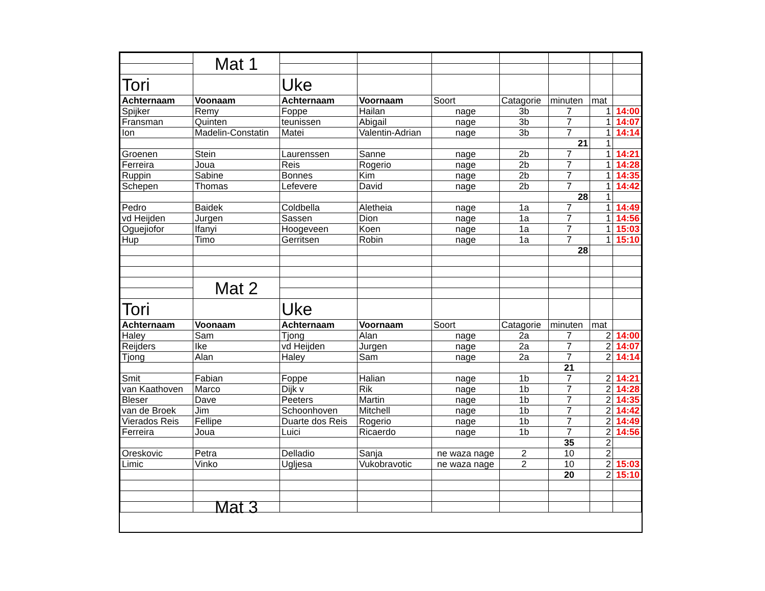| | Mat 1 | | | | | | | |
| Tori | | Uke | | | | | | |
| Achternaam | Voonaam | Achternaam | Voornaam | Soort | Catagorie | minuten | mat | |
| Spijker | Remy | Foppe | Hailan | nage | 3b | 7 | 1 | 14:00 |
| Fransman | Quinten | teunissen | Abigail | nage | 3b | 7 | 1 | 14:07 |
| Ion | Madelin-Constatin | Matei | Valentin-Adrian | nage | 3b | 7 | 1 | 14:14 |
| | | | | | | 21 | 1 | |
| Groenen | Stein | Laurenssen | Sanne | nage | 2b | 7 | 1 | 14:21 |
| Ferreira | Joua | Reis | Rogerio | nage | 2b | 7 | 1 | 14:28 |
| Ruppin | Sabine | Bonnes | Kim | nage | 2b | 7 | 1 | 14:35 |
| Schepen | Thomas | Lefevere | David | nage | 2b | 7 | 1 | 14:42 |
| | | | | | | 28 | 1 | |
| Pedro | Baidek | Coldbella | Aletheia | nage | 1a | 7 | 1 | 14:49 |
| vd Heijden | Jurgen | Sassen | Dion | nage | 1a | 7 | 1 | 14:56 |
| Oguejiofor | Ifanyi | Hoogeveen | Koen | nage | 1a | 7 | 1 | 15:03 |
| Hup | Timo | Gerritsen | Robin | nage | 1a | 7 | 1 | 15:10 |
| | | | | | | 28 | | |
| | Mat 2 | | | | | | | |
| Tori | | Uke | | | | | | |
| Achternaam | Voonaam | Achternaam | Voornaam | Soort | Catagorie | minuten | mat | |
| Haley | Sam | Tjong | Alan | nage | 2a | 7 | 2 | 14:00 |
| Reijders | Ike | vd Heijden | Jurgen | nage | 2a | 7 | 2 | 14:07 |
| Tjong | Alan | Haley | Sam | nage | 2a | 7 | 2 | 14:14 |
| | | | | | | 21 | | |
| Smit | Fabian | Foppe | Halian | nage | 1b | 7 | 2 | 14:21 |
| van Kaathoven | Marco | Dijk v | Rik | nage | 1b | 7 | 2 | 14:28 |
| Bleser | Dave | Peeters | Martin | nage | 1b | 7 | 2 | 14:35 |
| van de Broek | Jim | Schoonhoven | Mitchell | nage | 1b | 7 | 2 | 14:42 |
| Vierados Reis | Fellipe | Duarte dos Reis | Rogerio | nage | 1b | 7 | 2 | 14:49 |
| Ferreira | Joua | Luici | Ricaerdo | nage | 1b | 7 | 2 | 14:56 |
| | | | | | | 35 | 2 | |
| Oreskovic | Petra | Delladio | Sanja | ne waza nage | 2 | 10 | 2 | |
| Limic | Vinko | Ugljesa | Vukobravotic | ne waza nage | 2 | 10 | 2 | 15:03 |
| | | | | | | 20 | 2 | 15:10 |
| | Mat 3 | | | | | | | |